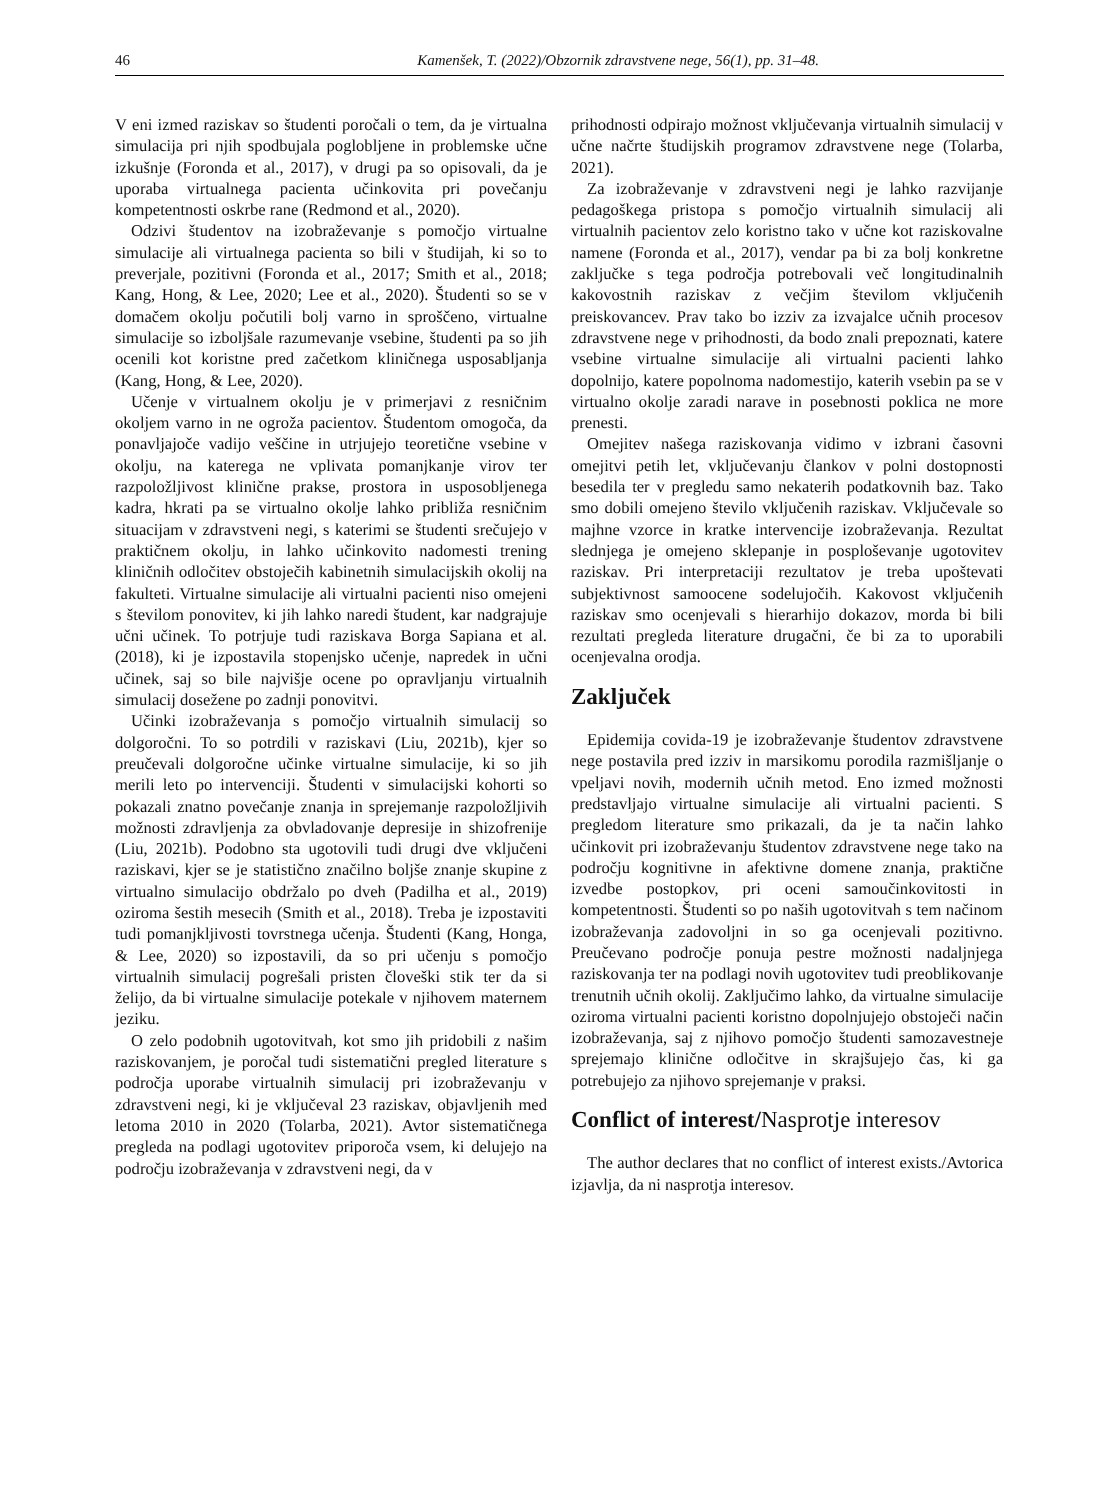46 Kamenšek, T. (2022)/Obzornik zdravstvene nege, 56(1), pp. 31–48.
V eni izmed raziskav so študenti poročali o tem, da je virtualna simulacija pri njih spodbujala poglobljene in problemske učne izkušnje (Foronda et al., 2017), v drugi pa so opisovali, da je uporaba virtualnega pacienta učinkovita pri povečanju kompetentnosti oskrbe rane (Redmond et al., 2020).
Odzivi študentov na izobraževanje s pomočjo virtualne simulacije ali virtualnega pacienta so bili v študijah, ki so to preverjale, pozitivni (Foronda et al., 2017; Smith et al., 2018; Kang, Hong, & Lee, 2020; Lee et al., 2020). Študenti so se v domačem okolju počutili bolj varno in sproščeno, virtualne simulacije so izboljšale razumevanje vsebine, študenti pa so jih ocenili kot koristne pred začetkom kliničnega usposabljanja (Kang, Hong, & Lee, 2020).
Učenje v virtualnem okolju je v primerjavi z resničnim okoljem varno in ne ogroža pacientov. Študentom omogoča, da ponavljajoče vadijo veščine in utrjujejo teoretične vsebine v okolju, na katerega ne vplivata pomanjkanje virov ter razpoložljivost klinične prakse, prostora in usposobljenega kadra, hkrati pa se virtualno okolje lahko približa resničnim situacijam v zdravstveni negi, s katerimi se študenti srečujejo v praktičnem okolju, in lahko učinkovito nadomesti trening kliničnih odločitev obstoječih kabinetnih simulacijskih okolij na fakulteti. Virtualne simulacije ali virtualni pacienti niso omejeni s številom ponovitev, ki jih lahko naredi študent, kar nadgrajuje učni učinek. To potrjuje tudi raziskava Borga Sapiana et al. (2018), ki je izpostavila stopenjsko učenje, napredek in učni učinek, saj so bile najvišje ocene po opravljanju virtualnih simulacij dosežene po zadnji ponovitvi.
Učinki izobraževanja s pomočjo virtualnih simulacij so dolgoročni. To so potrdili v raziskavi (Liu, 2021b), kjer so preučevali dolgoročne učinke virtualne simulacije, ki so jih merili leto po intervenciji. Študenti v simulacijski kohorti so pokazali znatno povečanje znanja in sprejemanje razpoložljivih možnosti zdravljenja za obvladovanje depresije in shizofrenije (Liu, 2021b). Podobno sta ugotovili tudi drugi dve vključeni raziskavi, kjer se je statistično značilno boljše znanje skupine z virtualno simulacijo obdržalo po dveh (Padilha et al., 2019) oziroma šestih mesecih (Smith et al., 2018). Treba je izpostaviti tudi pomanjkljivosti tovrstnega učenja. Študenti (Kang, Honga, & Lee, 2020) so izpostavili, da so pri učenju s pomočjo virtualnih simulacij pogrešali pristen človeški stik ter da si želijo, da bi virtualne simulacije potekale v njihovem maternem jeziku.
O zelo podobnih ugotovitvah, kot smo jih pridobili z našim raziskovanjem, je poročal tudi sistematični pregled literature s področja uporabe virtualnih simulacij pri izobraževanju v zdravstveni negi, ki je vključeval 23 raziskav, objavljenih med letoma 2010 in 2020 (Tolarba, 2021). Avtor sistematičnega pregleda na podlagi ugotovitev priporoča vsem, ki delujejo na področju izobraževanja v zdravstveni negi, da v
prihodnosti odpirajo možnost vključevanja virtualnih simulacij v učne načrte študijskih programov zdravstvene nege (Tolarba, 2021).
Za izobraževanje v zdravstveni negi je lahko razvijanje pedagoškega pristopa s pomočjo virtualnih simulacij ali virtualnih pacientov zelo koristno tako v učne kot raziskovalne namene (Foronda et al., 2017), vendar pa bi za bolj konkretne zaključke s tega področja potrebovali več longitudinalnih kakovostnih raziskav z večjim številom vključenih preiskovancev. Prav tako bo izziv za izvajalce učnih procesov zdravstvene nege v prihodnosti, da bodo znali prepoznati, katere vsebine virtualne simulacije ali virtualni pacienti lahko dopolnijo, katere popolnoma nadomestijo, katerih vsebin pa se v virtualno okolje zaradi narave in posebnosti poklica ne more prenesti.
Omejitev našega raziskovanja vidimo v izbrani časovni omejitvi petih let, vključevanju člankov v polni dostopnosti besedila ter v pregledu samo nekaterih podatkovnih baz. Tako smo dobili omejeno število vključenih raziskav. Vključevale so majhne vzorce in kratke intervencije izobraževanja. Rezultat slednjega je omejeno sklepanje in posploševanje ugotovitev raziskav. Pri interpretaciji rezultatov je treba upoštevati subjektivnost samoocene sodelujočih. Kakovost vključenih raziskav smo ocenjevali s hierarhijo dokazov, morda bi bili rezultati pregleda literature drugačni, če bi za to uporabili ocenjevalna orodja.
Zaključek
Epidemija covida-19 je izobraževanje študentov zdravstvene nege postavila pred izziv in marsikomu porodila razmišljanje o vpeljavi novih, modernih učnih metod. Eno izmed možnosti predstavljajo virtualne simulacije ali virtualni pacienti. S pregledom literature smo prikazali, da je ta način lahko učinkovit pri izobraževanju študentov zdravstvene nege tako na področju kognitivne in afektivne domene znanja, praktične izvedbe postopkov, pri oceni samoučinkovitosti in kompetentnosti. Študenti so po naših ugotovitvah s tem načinom izobraževanja zadovoljni in so ga ocenjevali pozitivno. Preučevano področje ponuja pestre možnosti nadaljnjega raziskovanja ter na podlagi novih ugotovitev tudi preoblikovanje trenutnih učnih okolij. Zaključimo lahko, da virtualne simulacije oziroma virtualni pacienti koristno dopolnjujejo obstoječi način izobraževanja, saj z njihovo pomočjo študenti samozavestneje sprejemajo klinične odločitve in skrajšujejo čas, ki ga potrebujejo za njihovo sprejemanje v praksi.
Conflict of interest/Nasprotje interesov
The author declares that no conflict of interest exists./Avtorica izjavlja, da ni nasprotja interesov.